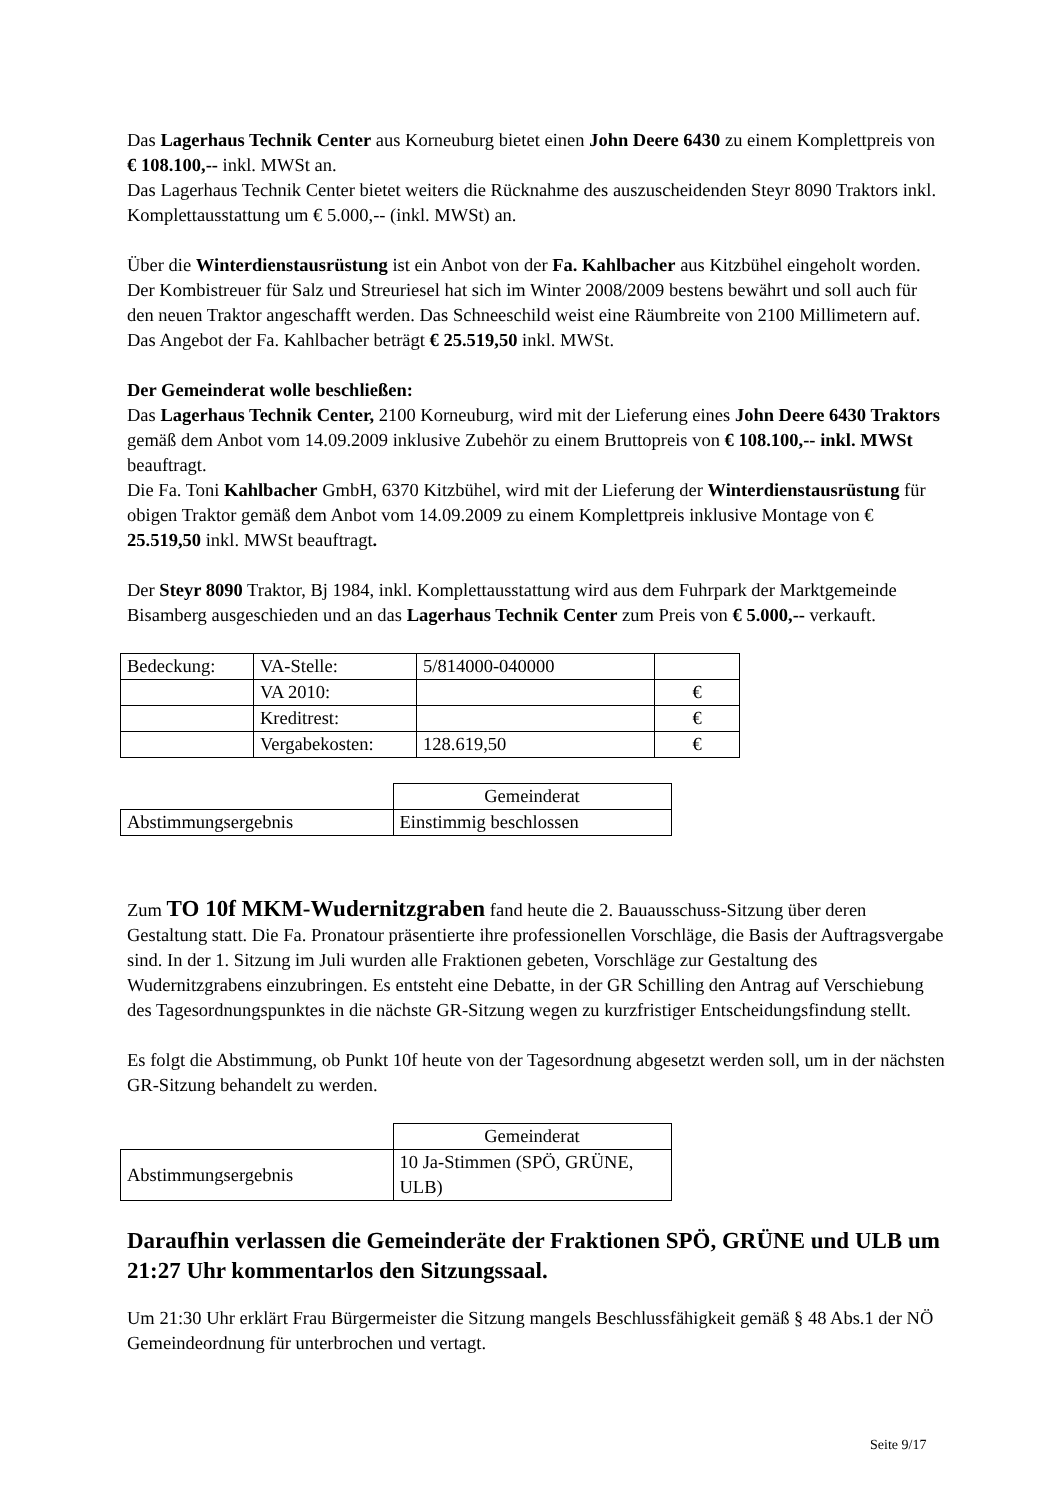Das Lagerhaus Technik Center aus Korneuburg bietet einen John Deere 6430 zu einem Komplettpreis von € 108.100,-- inkl. MWSt an.
Das Lagerhaus Technik Center bietet weiters die Rücknahme des auszuscheidenden Steyr 8090 Traktors inkl. Komplettausstattung um € 5.000,-- (inkl. MWSt) an.
Über die Winterdienstausrüstung ist ein Anbot von der Fa. Kahlbacher aus Kitzbühel eingeholt worden. Der Kombistreuer für Salz und Streuriesel hat sich im Winter 2008/2009 bestens bewährt und soll auch für den neuen Traktor angeschafft werden. Das Schneeschild weist eine Räumbreite von 2100 Millimetern auf. Das Angebot der Fa. Kahlbacher beträgt € 25.519,50 inkl. MWSt.
Der Gemeinderat wolle beschließen:
Das Lagerhaus Technik Center, 2100 Korneuburg, wird mit der Lieferung eines John Deere 6430 Traktors gemäß dem Anbot vom 14.09.2009 inklusive Zubehör zu einem Bruttopreis von € 108.100,-- inkl. MWSt beauftragt.
Die Fa. Toni Kahlbacher GmbH, 6370 Kitzbühel, wird mit der Lieferung der Winterdienstausrüstung für obigen Traktor gemäß dem Anbot vom 14.09.2009 zu einem Komplettpreis inklusive Montage von € 25.519,50 inkl. MWSt beauftragt.
Der Steyr 8090 Traktor, Bj 1984, inkl. Komplettausstattung wird aus dem Fuhrpark der Marktgemeinde Bisamberg ausgeschieden und an das Lagerhaus Technik Center zum Preis von € 5.000,-- verkauft.
| Bedeckung: | VA-Stelle: | 5/814000-040000 | |
| | VA 2010: | | € |
| | Kreditrest: | | € |
| | Vergabekosten: | 128.619,50 | € |
| | Gemeinderat |
| Abstimmungsergebnis | Einstimmig beschlossen |
Zum TO 10f MKM-Wudernitzgraben fand heute die 2. Bauausschuss-Sitzung über deren Gestaltung statt. Die Fa. Pronatour präsentierte ihre professionellen Vorschläge, die Basis der Auftragsvergabe sind. In der 1. Sitzung im Juli wurden alle Fraktionen gebeten, Vorschläge zur Gestaltung des Wudernitzgrabens einzubringen. Es entsteht eine Debatte, in der GR Schilling den Antrag auf Verschiebung des Tagesordnungspunktes in die nächste GR-Sitzung wegen zu kurzfristiger Entscheidungsfindung stellt.
Es folgt die Abstimmung, ob Punkt 10f heute von der Tagesordnung abgesetzt werden soll, um in der nächsten GR-Sitzung behandelt zu werden.
| | Gemeinderat |
| Abstimmungsergebnis | 10 Ja-Stimmen (SPÖ, GRÜNE, ULB) |
Daraufhin verlassen die Gemeinderäte der Fraktionen SPÖ, GRÜNE und ULB um 21:27 Uhr kommentarlos den Sitzungssaal.
Um 21:30 Uhr erklärt Frau Bürgermeister die Sitzung mangels Beschlussfähigkeit gemäß § 48 Abs.1 der NÖ Gemeindeordnung für unterbrochen und vertagt.
Seite 9/17